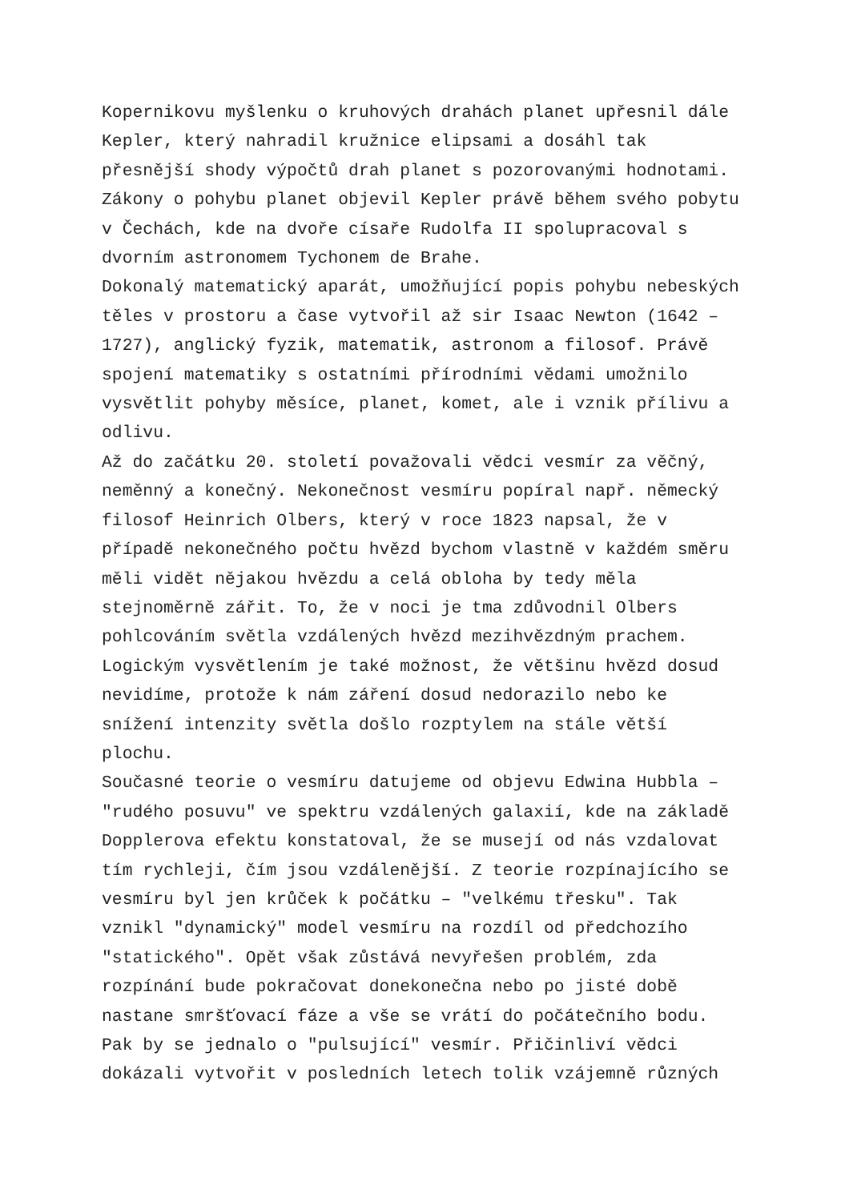Kopernikovu myšlenku o kruhových drahách planet upřesnil dále Kepler, který nahradil kružnice elipsami a dosáhl tak přesnější shody výpočtů drah planet s pozorovanými hodnotami. Zákony o pohybu planet objevil Kepler právě během svého pobytu v Čechách, kde na dvoře císaře Rudolfa II spolupracoval s dvorním astronomem Tychonem de Brahe. Dokonalý matematický aparát, umožňující popis pohybu nebeských těles v prostoru a čase vytvořil až sir Isaac Newton (1642 – 1727), anglický fyzik, matematik, astronom a filosof. Právě spojení matematiky s ostatními přírodními vědami umožnilo vysvětlit pohyby měsíce, planet, komet, ale i vznik přílivu a odlivu. Až do začátku 20. století považovali vědci vesmír za věčný, neměnný a konečný. Nekonečnost vesmíru popíral např. německý filosof Heinrich Olbers, který v roce 1823 napsal, že v případě nekonečného počtu hvězd bychom vlastně v každém směru měli vidět nějakou hvězdu a celá obloha by tedy měla stejnoměrně zářit. To, že v noci je tma zdůvodnil Olbers pohlcováním světla vzdálených hvězd mezihvězdným prachem. Logickým vysvětlením je také možnost, že většinu hvězd dosud nevidíme, protože k nám záření dosud nedorazilo nebo ke snížení intenzity světla došlo rozptylem na stále větší plochu. Současné teorie o vesmíru datujeme od objevu Edwina Hubbla – "rudého posuvu" ve spektru vzdálených galaxií, kde na základě Dopplerova efektu konstatoval, že se musejí od nás vzdalovat tím rychleji, čím jsou vzdálenější. Z teorie rozpínajícího se vesmíru byl jen krůček k počátku – "velkému třesku". Tak vznikl "dynamický" model vesmíru na rozdíl od předchozího "statického". Opět však zůstává nevyřešen problém, zda rozpínání bude pokračovat donekonečna nebo po jisté době nastane smršťovací fáze a vše se vrátí do počátečního bodu. Pak by se jednalo o "pulsující" vesmír. Přičinliví vědci dokázali vytvořit v posledních letech tolik vzájemně různých